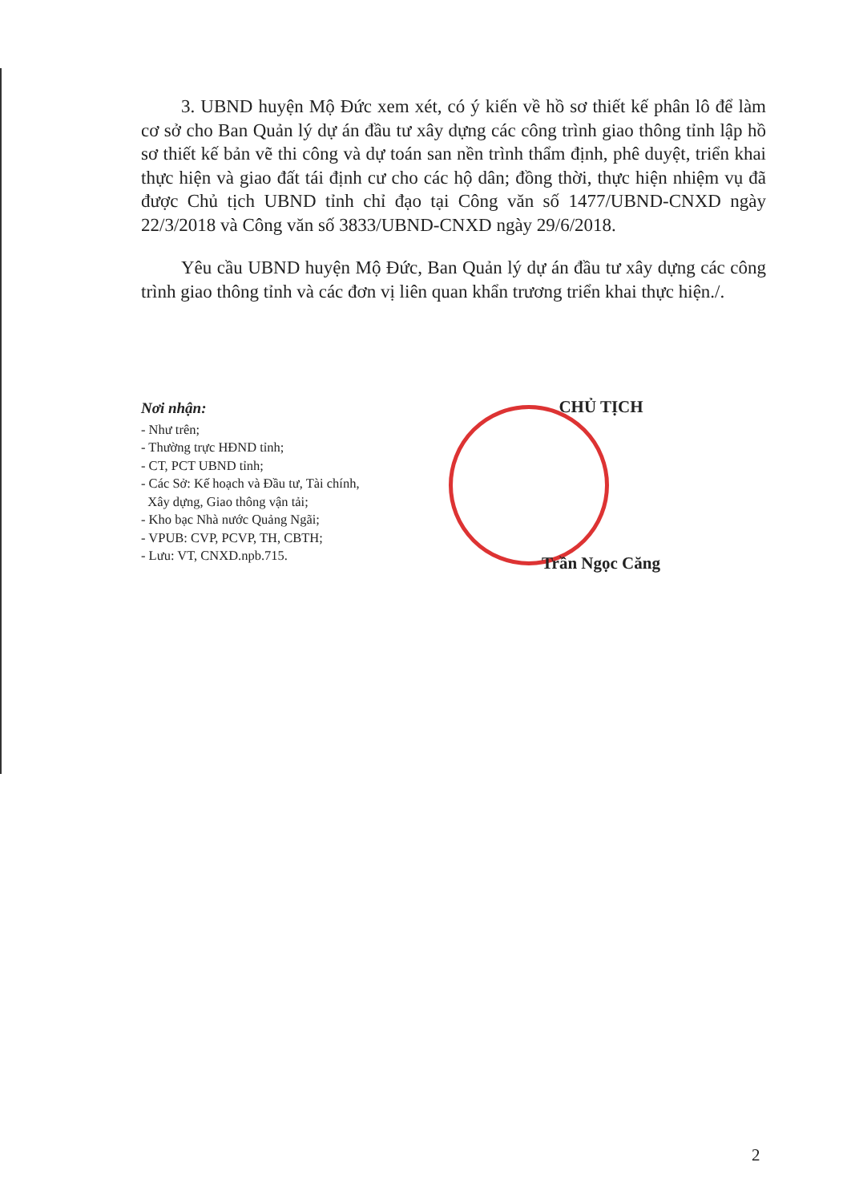3. UBND huyện Mộ Đức xem xét, có ý kiến về hồ sơ thiết kế phân lô để làm cơ sở cho Ban Quản lý dự án đầu tư xây dựng các công trình giao thông tỉnh lập hồ sơ thiết kế bản vẽ thi công và dự toán san nền trình thẩm định, phê duyệt, triển khai thực hiện và giao đất tái định cư cho các hộ dân; đồng thời, thực hiện nhiệm vụ đã được Chủ tịch UBND tỉnh chỉ đạo tại Công văn số 1477/UBND-CNXD ngày 22/3/2018 và Công văn số 3833/UBND-CNXD ngày 29/6/2018.
Yêu cầu UBND huyện Mộ Đức, Ban Quản lý dự án đầu tư xây dựng các công trình giao thông tỉnh và các đơn vị liên quan khẩn trương triển khai thực hiện./.
Nơi nhận:
- Như trên;
- Thường trực HĐND tỉnh;
- CT, PCT UBND tỉnh;
- Các Sở: Kế hoạch và Đầu tư, Tài chính,
Xây dựng, Giao thông vận tải;
- Kho bạc Nhà nước Quảng Ngãi;
- VPUB: CVP, PCVP, TH, CBTH;
- Lưu: VT, CNXD.npb.715.
CHỦ TỊCH
Trần Ngọc Căng
2